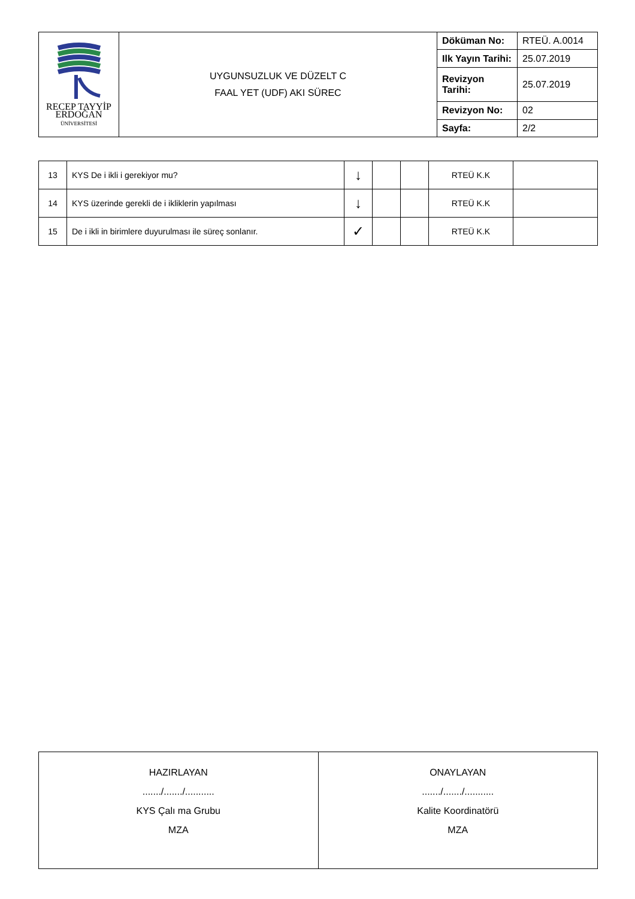| RECEP TAYYİP ERDOĞAN ÜNİVERSİTESİ | UYGUNSUZLUK VE DÜZELT C FAAL YET (UDF) AKI SÜREC | Döküman No: | RTEÜ. A.0014 |
| | | Ilk Yayın Tarihi: | 25.07.2019 |
| | | Revizyon Tarihi: | 25.07.2019 |
| | | Revizyon No: | 02 |
| | | Sayfa: | 2/2 |
| 13 | KYS De i ikli i gerekiyor mu? | ↓ | | | RTEÜ K.K | |
| 14 | KYS üzerinde gerekli de i ikliklerin yapılması | ↓ | | | RTEÜ K.K | |
| 15 | De i ikli in birimlere duyurulması ile süreç sonlanır. | ✓ | | | RTEÜ K.K | |
| HAZIRLAYAN ......./......./........... KYS Çalı ma Grubu MZA | ONAYLAYAN ......./......./........... Kalite Koordinatörü MZA |